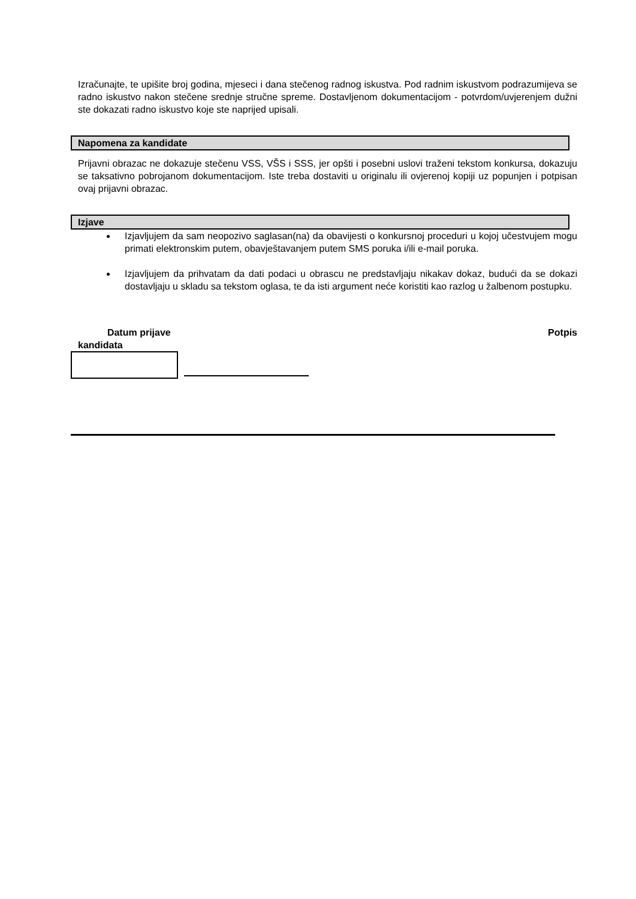Izračunajte, te upišite broj godina, mjeseci i dana stečenog radnog iskustva. Pod radnim iskustvom podrazumijeva se radno iskustvo nakon stečene srednje stručne spreme. Dostavljenom dokumentacijom - potvrdom/uvjerenjem dužni ste dokazati radno iskustvo koje ste naprijed upisali.
Napomena za kandidate
Prijavni obrazac ne dokazuje stečenu VSS, VŠS i SSS, jer opšti i posebni uslovi traženi tekstom konkursa, dokazuju se taksativno pobrojanom dokumentacijom. Iste treba dostaviti u originalu ili ovjerenoj kopiji uz popunjen i potpisan ovaj prijavni obrazac.
Izjave
Izjavljujem da sam neopozivo saglasan(na) da obavijesti o konkursnoj proceduri u kojoj učestvujem mogu primati elektronskim putem, obavještavanjem putem SMS poruka i/ili e-mail poruka.
Izjavljujem da prihvatam da dati podaci u obrascu ne predstavljaju nikakav dokaz, budući da se dokazi dostavljaju u skladu sa tekstom oglasa, te da isti argument neće koristiti kao razlog u žalbenom postupku.
Datum prijave
kandidata
Potpis